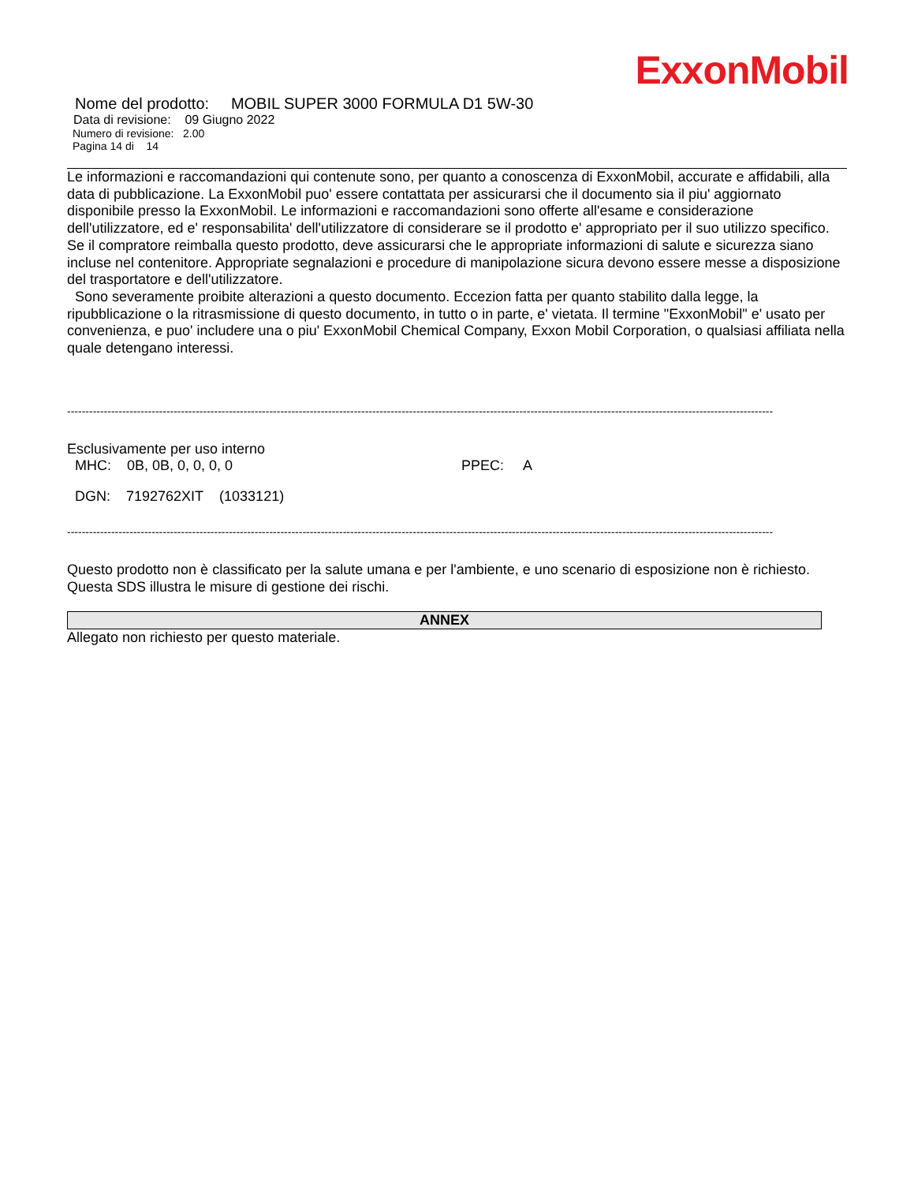ExxonMobil
Nome del prodotto: MOBIL SUPER 3000 FORMULA D1 5W-30
Data di revisione: 09 Giugno 2022
Numero di revisione: 2.00
Pagina 14 di 14
Le informazioni e raccomandazioni qui contenute sono, per quanto a conoscenza di ExxonMobil, accurate e affidabili, alla data di pubblicazione. La ExxonMobil puo' essere contattata per assicurarsi che il documento sia il piu' aggiornato disponibile presso la ExxonMobil. Le informazioni e raccomandazioni sono offerte all'esame e considerazione dell'utilizzatore, ed e' responsabilita' dell'utilizzatore di considerare se il prodotto e' appropriato per il suo utilizzo specifico. Se il compratore reimballa questo prodotto, deve assicurarsi che le appropriate informazioni di salute e sicurezza siano incluse nel contenitore. Appropriate segnalazioni e procedure di manipolazione sicura devono essere messe a disposizione del trasportatore e dell'utilizzatore.
Sono severamente proibite alterazioni a questo documento. Eccezion fatta per quanto stabilito dalla legge, la ripubblicazione o la ritrasmissione di questo documento, in tutto o in parte, e' vietata. Il termine "ExxonMobil" e' usato per convenienza, e puo' includere una o piu' ExxonMobil Chemical Company, Exxon Mobil Corporation, o qualsiasi affiliata nella quale detengano interessi.
------------------------------------------------------------------------------------------------------------------------------------------------------------------------------------------------
Esclusivamente per uso interno
MHC: 0B, 0B, 0, 0, 0, 0 PPEC: A
DGN: 7192762XIT (1033121)
------------------------------------------------------------------------------------------------------------------------------------------------------------------------------------------------
Questo prodotto non è classificato per la salute umana e per l'ambiente, e uno scenario di esposizione non è richiesto. Questa SDS illustra le misure di gestione dei rischi.
ANNEX
Allegato non richiesto per questo materiale.